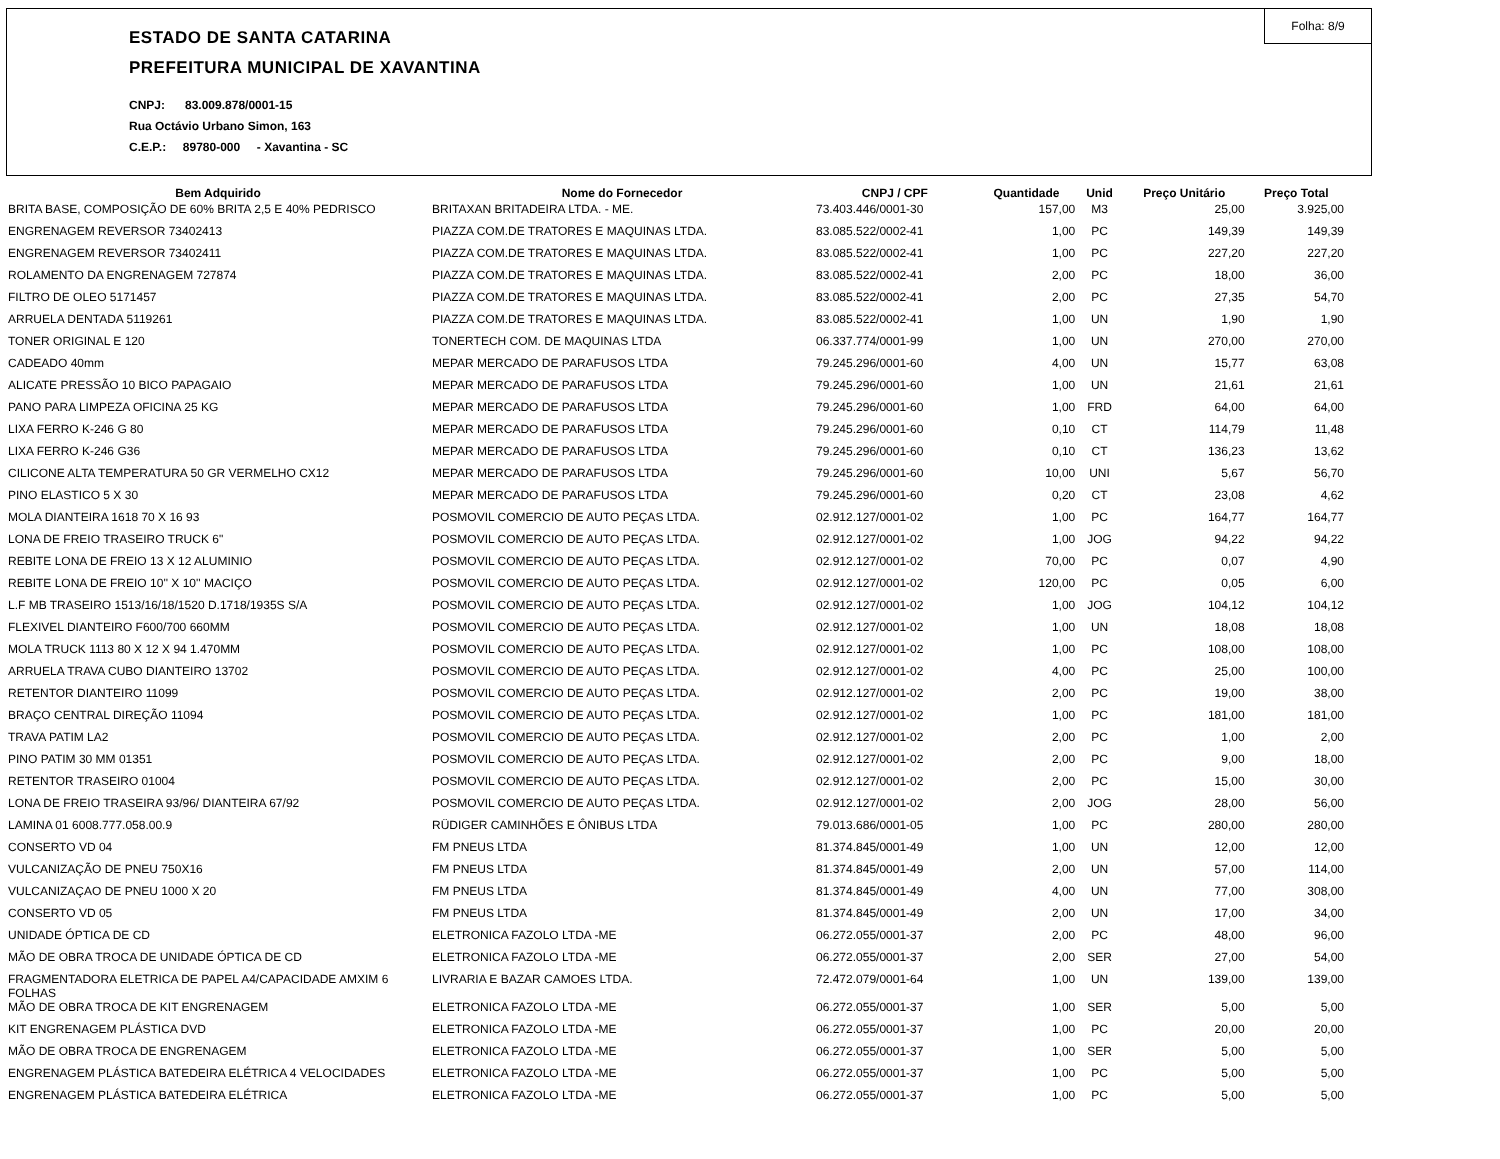Folha: 8/9
ESTADO DE SANTA CATARINA
PREFEITURA MUNICIPAL DE XAVANTINA
CNPJ: 83.009.878/0001-15
Rua Octávio Urbano Simon, 163
C.E.P.: 89780-000 - Xavantina - SC
| Bem Adquirido | Nome do Fornecedor | CNPJ / CPF | Quantidade | Unid | Preço Unitário | Preço Total |
| --- | --- | --- | --- | --- | --- | --- |
| BRITA BASE, COMPOSIÇÃO DE 60% BRITA 2,5 E 40% PEDRISCO | BRITAXAN BRITADEIRA LTDA. - ME. | 73.403.446/0001-30 | 157,00 | M3 | 25,00 | 3.925,00 |
| ENGRENAGEM REVERSOR 73402413 | PIAZZA COM.DE TRATORES E MAQUINAS LTDA. | 83.085.522/0002-41 | 1,00 | PC | 149,39 | 149,39 |
| ENGRENAGEM REVERSOR 73402411 | PIAZZA COM.DE TRATORES E MAQUINAS LTDA. | 83.085.522/0002-41 | 1,00 | PC | 227,20 | 227,20 |
| ROLAMENTO DA ENGRENAGEM 727874 | PIAZZA COM.DE TRATORES E MAQUINAS LTDA. | 83.085.522/0002-41 | 2,00 | PC | 18,00 | 36,00 |
| FILTRO DE OLEO 5171457 | PIAZZA COM.DE TRATORES E MAQUINAS LTDA. | 83.085.522/0002-41 | 2,00 | PC | 27,35 | 54,70 |
| ARRUELA DENTADA 5119261 | PIAZZA COM.DE TRATORES E MAQUINAS LTDA. | 83.085.522/0002-41 | 1,00 | UN | 1,90 | 1,90 |
| TONER ORIGINAL E 120 | TONERTECH COM. DE MAQUINAS LTDA | 06.337.774/0001-99 | 1,00 | UN | 270,00 | 270,00 |
| CADEADO 40mm | MEPAR MERCADO DE PARAFUSOS LTDA | 79.245.296/0001-60 | 4,00 | UN | 15,77 | 63,08 |
| ALICATE PRESSÃO 10 BICO PAPAGAIO | MEPAR MERCADO DE PARAFUSOS LTDA | 79.245.296/0001-60 | 1,00 | UN | 21,61 | 21,61 |
| PANO PARA LIMPEZA OFICINA 25 KG | MEPAR MERCADO DE PARAFUSOS LTDA | 79.245.296/0001-60 | 1,00 | FRD | 64,00 | 64,00 |
| LIXA FERRO K-246 G 80 | MEPAR MERCADO DE PARAFUSOS LTDA | 79.245.296/0001-60 | 0,10 | CT | 114,79 | 11,48 |
| LIXA FERRO K-246 G36 | MEPAR MERCADO DE PARAFUSOS LTDA | 79.245.296/0001-60 | 0,10 | CT | 136,23 | 13,62 |
| CILICONE ALTA TEMPERATURA 50 GR VERMELHO CX12 | MEPAR MERCADO DE PARAFUSOS LTDA | 79.245.296/0001-60 | 10,00 | UNI | 5,67 | 56,70 |
| PINO ELASTICO 5 X 30 | MEPAR MERCADO DE PARAFUSOS LTDA | 79.245.296/0001-60 | 0,20 | CT | 23,08 | 4,62 |
| MOLA DIANTEIRA 1618 70 X 16 93 | POSMOVIL COMERCIO DE AUTO PEÇAS LTDA. | 02.912.127/0001-02 | 1,00 | PC | 164,77 | 164,77 |
| LONA DE FREIO TRASEIRO TRUCK 6" | POSMOVIL COMERCIO DE AUTO PEÇAS LTDA. | 02.912.127/0001-02 | 1,00 | JOG | 94,22 | 94,22 |
| REBITE LONA DE FREIO 13 X 12 ALUMINIO | POSMOVIL COMERCIO DE AUTO PEÇAS LTDA. | 02.912.127/0001-02 | 70,00 | PC | 0,07 | 4,90 |
| REBITE LONA DE FREIO 10'' X 10'' MACIÇO | POSMOVIL COMERCIO DE AUTO PEÇAS LTDA. | 02.912.127/0001-02 | 120,00 | PC | 0,05 | 6,00 |
| L.F MB TRASEIRO 1513/16/18/1520 D.1718/1935S S/A | POSMOVIL COMERCIO DE AUTO PEÇAS LTDA. | 02.912.127/0001-02 | 1,00 | JOG | 104,12 | 104,12 |
| FLEXIVEL DIANTEIRO F600/700 660MM | POSMOVIL COMERCIO DE AUTO PEÇAS LTDA. | 02.912.127/0001-02 | 1,00 | UN | 18,08 | 18,08 |
| MOLA TRUCK 1113 80 X 12 X 94 1.470MM | POSMOVIL COMERCIO DE AUTO PEÇAS LTDA. | 02.912.127/0001-02 | 1,00 | PC | 108,00 | 108,00 |
| ARRUELA TRAVA CUBO DIANTEIRO 13702 | POSMOVIL COMERCIO DE AUTO PEÇAS LTDA. | 02.912.127/0001-02 | 4,00 | PC | 25,00 | 100,00 |
| RETENTOR DIANTEIRO 11099 | POSMOVIL COMERCIO DE AUTO PEÇAS LTDA. | 02.912.127/0001-02 | 2,00 | PC | 19,00 | 38,00 |
| BRAÇO CENTRAL DIREÇÃO 11094 | POSMOVIL COMERCIO DE AUTO PEÇAS LTDA. | 02.912.127/0001-02 | 1,00 | PC | 181,00 | 181,00 |
| TRAVA PATIM LA2 | POSMOVIL COMERCIO DE AUTO PEÇAS LTDA. | 02.912.127/0001-02 | 2,00 | PC | 1,00 | 2,00 |
| PINO PATIM 30 MM 01351 | POSMOVIL COMERCIO DE AUTO PEÇAS LTDA. | 02.912.127/0001-02 | 2,00 | PC | 9,00 | 18,00 |
| RETENTOR TRASEIRO 01004 | POSMOVIL COMERCIO DE AUTO PEÇAS LTDA. | 02.912.127/0001-02 | 2,00 | PC | 15,00 | 30,00 |
| LONA DE FREIO TRASEIRA 93/96/ DIANTEIRA 67/92 | POSMOVIL COMERCIO DE AUTO PEÇAS LTDA. | 02.912.127/0001-02 | 2,00 | JOG | 28,00 | 56,00 |
| LAMINA 01 6008.777.058.00.9 | RÜDIGER CAMINHÕES E ÔNIBUS LTDA | 79.013.686/0001-05 | 1,00 | PC | 280,00 | 280,00 |
| CONSERTO VD 04 | FM PNEUS LTDA | 81.374.845/0001-49 | 1,00 | UN | 12,00 | 12,00 |
| VULCANIZAÇÃO DE PNEU 750X16 | FM PNEUS LTDA | 81.374.845/0001-49 | 2,00 | UN | 57,00 | 114,00 |
| VULCANIZAÇAO DE PNEU 1000 X 20 | FM PNEUS LTDA | 81.374.845/0001-49 | 4,00 | UN | 77,00 | 308,00 |
| CONSERTO VD 05 | FM PNEUS LTDA | 81.374.845/0001-49 | 2,00 | UN | 17,00 | 34,00 |
| UNIDADE ÓPTICA DE CD | ELETRONICA FAZOLO LTDA -ME | 06.272.055/0001-37 | 2,00 | PC | 48,00 | 96,00 |
| MÃO DE OBRA TROCA DE UNIDADE ÓPTICA DE CD | ELETRONICA FAZOLO LTDA -ME | 06.272.055/0001-37 | 2,00 | SER | 27,00 | 54,00 |
| FRAGMENTADORA ELETRICA DE PAPEL A4/CAPACIDADE AMXIM 6 FOLHAS | LIVRARIA E BAZAR CAMOES LTDA. | 72.472.079/0001-64 | 1,00 | UN | 139,00 | 139,00 |
| MÃO DE OBRA TROCA DE KIT ENGRENAGEM | ELETRONICA FAZOLO LTDA -ME | 06.272.055/0001-37 | 1,00 | SER | 5,00 | 5,00 |
| KIT ENGRENAGEM PLÁSTICA DVD | ELETRONICA FAZOLO LTDA -ME | 06.272.055/0001-37 | 1,00 | PC | 20,00 | 20,00 |
| MÃO DE OBRA TROCA DE ENGRENAGEM | ELETRONICA FAZOLO LTDA -ME | 06.272.055/0001-37 | 1,00 | SER | 5,00 | 5,00 |
| ENGRENAGEM PLÁSTICA BATEDEIRA ELÉTRICA 4 VELOCIDADES | ELETRONICA FAZOLO LTDA -ME | 06.272.055/0001-37 | 1,00 | PC | 5,00 | 5,00 |
| ENGRENAGEM PLÁSTICA BATEDEIRA ELÉTRICA | ELETRONICA FAZOLO LTDA -ME | 06.272.055/0001-37 | 1,00 | PC | 5,00 | 5,00 |